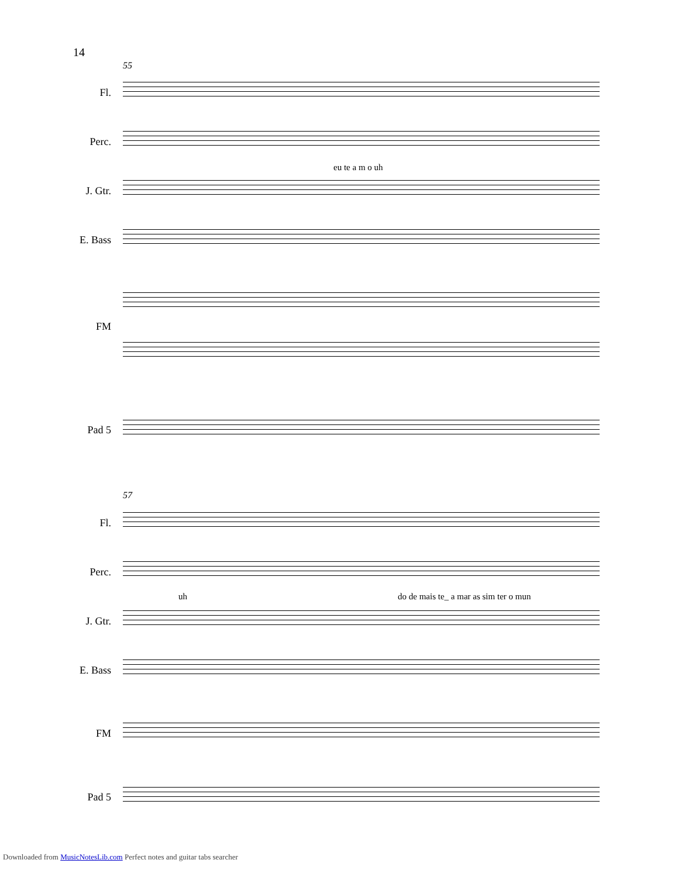14
55
Fl.
Perc.
eu te a m o uh
J. Gtr.
E. Bass
FM
Pad 5
57
Fl.
Perc.
uh do de mais te_ a mar as sim ter o mun
J. Gtr.
E. Bass
FM
Pad 5
Downloaded from MusicNotesLib.com Perfect notes and guitar tabs searcher